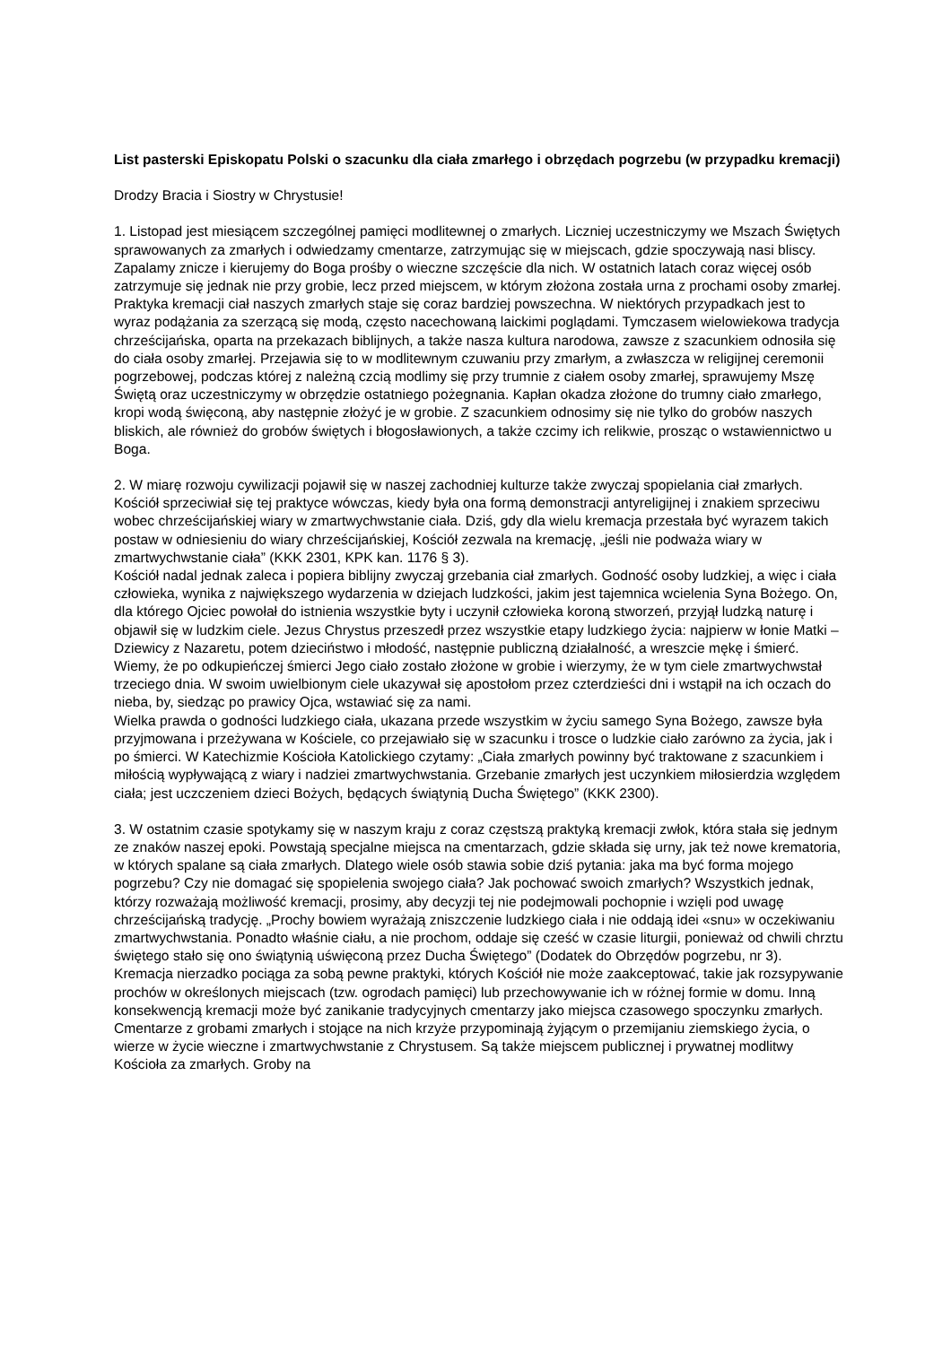List pasterski Episkopatu Polski o szacunku dla ciała zmarłego i obrzędach pogrzebu (w przypadku kremacji)
Drodzy Bracia i Siostry w Chrystusie!
1. Listopad jest miesiącem szczególnej pamięci modlitewnej o zmarłych. Liczniej uczestniczymy we Mszach Świętych sprawowanych za zmarłych i odwiedzamy cmentarze, zatrzymując się w miejscach, gdzie spoczywają nasi bliscy. Zapalamy znicze i kierujemy do Boga prośby o wieczne szczęście dla nich. W ostatnich latach coraz więcej osób zatrzymuje się jednak nie przy grobie, lecz przed miejscem, w którym złożona została urna z prochami osoby zmarłej. Praktyka kremacji ciał naszych zmarłych staje się coraz bardziej powszechna. W niektórych przypadkach jest to wyraz podążania za szerzącą się modą, często nacechowaną laickimi poglądami. Tymczasem wielowiekowa tradycja chrześcijańska, oparta na przekazach biblijnych, a także nasza kultura narodowa, zawsze z szacunkiem odnosiła się do ciała osoby zmarłej. Przejawia się to w modlitewnym czuwaniu przy zmarłym, a zwłaszcza w religijnej ceremonii pogrzebowej, podczas której z należną czcią modlimy się przy trumnie z ciałem osoby zmarłej, sprawujemy Mszę Świętą oraz uczestniczymy w obrzędzie ostatniego pożegnania. Kapłan okadza złożone do trumny ciało zmarłego, kropi wodą święconą, aby następnie złożyć je w grobie. Z szacunkiem odnosimy się nie tylko do grobów naszych bliskich, ale również do grobów świętych i błogosławionych, a także czcimy ich relikwie, prosząc o wstawiennictwo u Boga.
2. W miarę rozwoju cywilizacji pojawił się w naszej zachodniej kulturze także zwyczaj spopielania ciał zmarłych. Kościół sprzeciwiał się tej praktyce wówczas, kiedy była ona formą demonstracji antyreligijnej i znakiem sprzeciwu wobec chrześcijańskiej wiary w zmartwychwstanie ciała. Dziś, gdy dla wielu kremacja przestała być wyrazem takich postaw w odniesieniu do wiary chrześcijańskiej, Kościół zezwala na kremację, „jeśli nie podważa wiary w zmartwychwstanie ciała” (KKK 2301, KPK kan. 1176 § 3).
Kościół nadal jednak zaleca i popiera biblijny zwyczaj grzebania ciał zmarłych. Godność osoby ludzkiej, a więc i ciała człowieka, wynika z największego wydarzenia w dziejach ludzkości, jakim jest tajemnica wcielenia Syna Bożego. On, dla którego Ojciec powołał do istnienia wszystkie byty i uczynił człowieka koroną stworzeń, przyjął ludzką naturę i objawił się w ludzkim ciele. Jezus Chrystus przeszedł przez wszystkie etapy ludzkiego życia: najpierw w łonie Matki – Dziewicy z Nazaretu, potem dzieciństwo i młodość, następnie publiczną działalność, a wreszcie mękę i śmierć. Wiemy, że po odkupieńczej śmierci Jego ciało zostało złożone w grobie i wierzymy, że w tym ciele zmartwychwstał trzeciego dnia. W swoim uwielbionym ciele ukazywał się apostołom przez czterdzieści dni i wstąpił na ich oczach do nieba, by, siedząc po prawicy Ojca, wstawiać się za nami.
Wielka prawda o godności ludzkiego ciała, ukazana przede wszystkim w życiu samego Syna Bożego, zawsze była przyjmowana i przeżywana w Kościele, co przejawiało się w szacunku i trosce o ludzkie ciało zarówno za życia, jak i po śmierci. W Katechizmie Kościoła Katolickiego czytamy: „Ciała zmarłych powinny być traktowane z szacunkiem i miłością wypływającą z wiary i nadziei zmartwychwstania. Grzebanie zmarłych jest uczynkiem miłosierdzia względem ciała; jest uczczeniem dzieci Bożych, będących świątynią Ducha Świętego” (KKK 2300).
3. W ostatnim czasie spotykamy się w naszym kraju z coraz częstszą praktyką kremacji zwłok, która stała się jednym ze znaków naszej epoki. Powstają specjalne miejsca na cmentarzach, gdzie składa się urny, jak też nowe krematoria, w których spalane są ciała zmarłych. Dlatego wiele osób stawia sobie dziś pytania: jaka ma być forma mojego pogrzebu? Czy nie domagać się spopielenia swojego ciała? Jak pochować swoich zmarłych? Wszystkich jednak, którzy rozważają możliwość kremacji, prosimy, aby decyzji tej nie podejmowali pochopnie i wzięli pod uwagę chrześcijańską tradycję. „Prochy bowiem wyrażają zniszczenie ludzkiego ciała i nie oddają idei «snu» w oczekiwaniu zmartwychwstania. Ponadto właśnie ciału, a nie prochom, oddaje się cześć w czasie liturgii, ponieważ od chwili chrztu świętego stało się ono świątynią uświęconą przez Ducha Świętego” (Dodatek do Obrzędów pogrzebu, nr 3).
Kremacja nierzadko pociąga za sobą pewne praktyki, których Kościół nie może zaakceptować, takie jak rozsypywanie prochów w określonych miejscach (tzw. ogrodach pamięci) lub przechowywanie ich w różnej formie w domu. Inną konsekwencją kremacji może być zanikanie tradycyjnych cmentarzy jako miejsca czasowego spoczynku zmarłych. Cmentarze z grobami zmarłych i stojące na nich krzyże przypominają żyjącym o przemijaniu ziemskiego życia, o wierze w życie wieczne i zmartwychwstanie z Chrystusem. Są także miejscem publicznej i prywatnej modlitwy Kościoła za zmarłych. Groby na